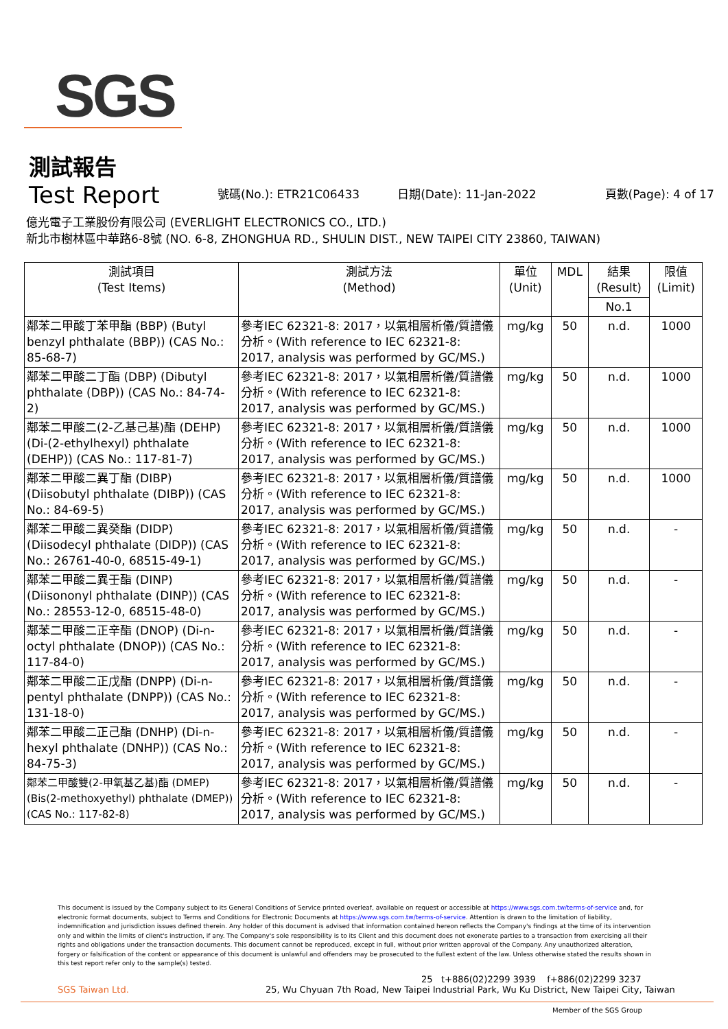SGS
測試報告
Test Report
號碼(No.): ETR21C06433 日期(Date): 11-Jan-2022 頁數(Page): 4 of 17
億光電子工業股份有限公司 (EVERLIGHT ELECTRONICS CO., LTD.)
新北市樹林區中華路6-8號 (NO. 6-8, ZHONGHUA RD., SHULIN DIST., NEW TAIPEI CITY 23860, TAIWAN)
| 測試項目 (Test Items) | 測試方法 (Method) | 單位 (Unit) | MDL | 結果 (Result) | 限值 (Limit) |
| --- | --- | --- | --- | --- | --- |
| | | | | No.1 | |
| 鄰苯二甲酸丁苯甲酯 (BBP) (Butyl benzyl phthalate (BBP)) (CAS No.: 85-68-7) | 參考IEC 62321-8: 2017，以氣相層析儀/質譜儀分析。(With reference to IEC 62321-8: 2017, analysis was performed by GC/MS.) | mg/kg | 50 | n.d. | 1000 |
| 鄰苯二甲酸二丁酯 (DBP) (Dibutyl phthalate (DBP)) (CAS No.: 84-74-2) | 參考IEC 62321-8: 2017，以氣相層析儀/質譜儀分析。(With reference to IEC 62321-8: 2017, analysis was performed by GC/MS.) | mg/kg | 50 | n.d. | 1000 |
| 鄰苯二甲酸二(2-乙基己基)酯 (DEHP) (Di-(2-ethylhexyl) phthalate (DEHP)) (CAS No.: 117-81-7) | 參考IEC 62321-8: 2017，以氣相層析儀/質譜儀分析。(With reference to IEC 62321-8: 2017, analysis was performed by GC/MS.) | mg/kg | 50 | n.d. | 1000 |
| 鄰苯二甲酸二異丁酯 (DIBP) (Diisobutyl phthalate (DIBP)) (CAS No.: 84-69-5) | 參考IEC 62321-8: 2017，以氣相層析儀/質譜儀分析。(With reference to IEC 62321-8: 2017, analysis was performed by GC/MS.) | mg/kg | 50 | n.d. | 1000 |
| 鄰苯二甲酸二異癸酯 (DIDP) (Diisodecyl phthalate (DIDP)) (CAS No.: 26761-40-0, 68515-49-1) | 參考IEC 62321-8: 2017，以氣相層析儀/質譜儀分析。(With reference to IEC 62321-8: 2017, analysis was performed by GC/MS.) | mg/kg | 50 | n.d. | - |
| 鄰苯二甲酸二異壬酯 (DINP) (Diisononyl phthalate (DINP)) (CAS No.: 28553-12-0, 68515-48-0) | 參考IEC 62321-8: 2017，以氣相層析儀/質譜儀分析。(With reference to IEC 62321-8: 2017, analysis was performed by GC/MS.) | mg/kg | 50 | n.d. | - |
| 鄰苯二甲酸二正辛酯 (DNOP) (Di-n-octyl phthalate (DNOP)) (CAS No.: 117-84-0) | 參考IEC 62321-8: 2017，以氣相層析儀/質譜儀分析。(With reference to IEC 62321-8: 2017, analysis was performed by GC/MS.) | mg/kg | 50 | n.d. | - |
| 鄰苯二甲酸二正戊酯 (DNPP) (Di-n-pentyl phthalate (DNPP)) (CAS No.: 131-18-0) | 參考IEC 62321-8: 2017，以氣相層析儀/質譜儀分析。(With reference to IEC 62321-8: 2017, analysis was performed by GC/MS.) | mg/kg | 50 | n.d. | - |
| 鄰苯二甲酸二正己酯 (DNHP) (Di-n-hexyl phthalate (DNHP)) (CAS No.: 84-75-3) | 參考IEC 62321-8: 2017，以氣相層析儀/質譜儀分析。(With reference to IEC 62321-8: 2017, analysis was performed by GC/MS.) | mg/kg | 50 | n.d. | - |
| 鄰苯二甲酸雙(2-甲氧基乙基)酯 (DMEP) (Bis(2-methoxyethyl) phthalate (DMEP)) (CAS No.: 117-82-8) | 參考IEC 62321-8: 2017，以氣相層析儀/質譜儀分析。(With reference to IEC 62321-8: 2017, analysis was performed by GC/MS.) | mg/kg | 50 | n.d. | - |
This document is issued by the Company subject to its General Conditions of Service printed overleaf, available on request or accessible at https://www.sgs.com.tw/terms-of-service and, for electronic format documents, subject to Terms and Conditions for Electronic Documents at https://www.sgs.com.tw/terms-of-service. Attention is drawn to the limitation of liability, indemnification and jurisdiction issues defined therein. Any holder of this document is advised that information contained hereon reflects the Company's findings at the time of its intervention only and within the limits of client's instruction, if any. The Company's sole responsibility is to its Client and this document does not exonerate parties to a transaction from exercising all their rights and obligations under the transaction documents. This document cannot be reproduced, except in full, without prior written approval of the Company. Any unauthorized alteration, forgery or falsification of the content or appearance of this document is unlawful and offenders may be prosecuted to the fullest extent of the law. Unless otherwise stated the results shown in this test report refer only to the sample(s) tested.
25 t+886(02)2299 3939 f+886(02)2299 3237
SGS Taiwan Ltd. 25, Wu Chyuan 7th Road, New Taipei Industrial Park, Wu Ku District, New Taipei City, Taiwan
Member of the SGS Group